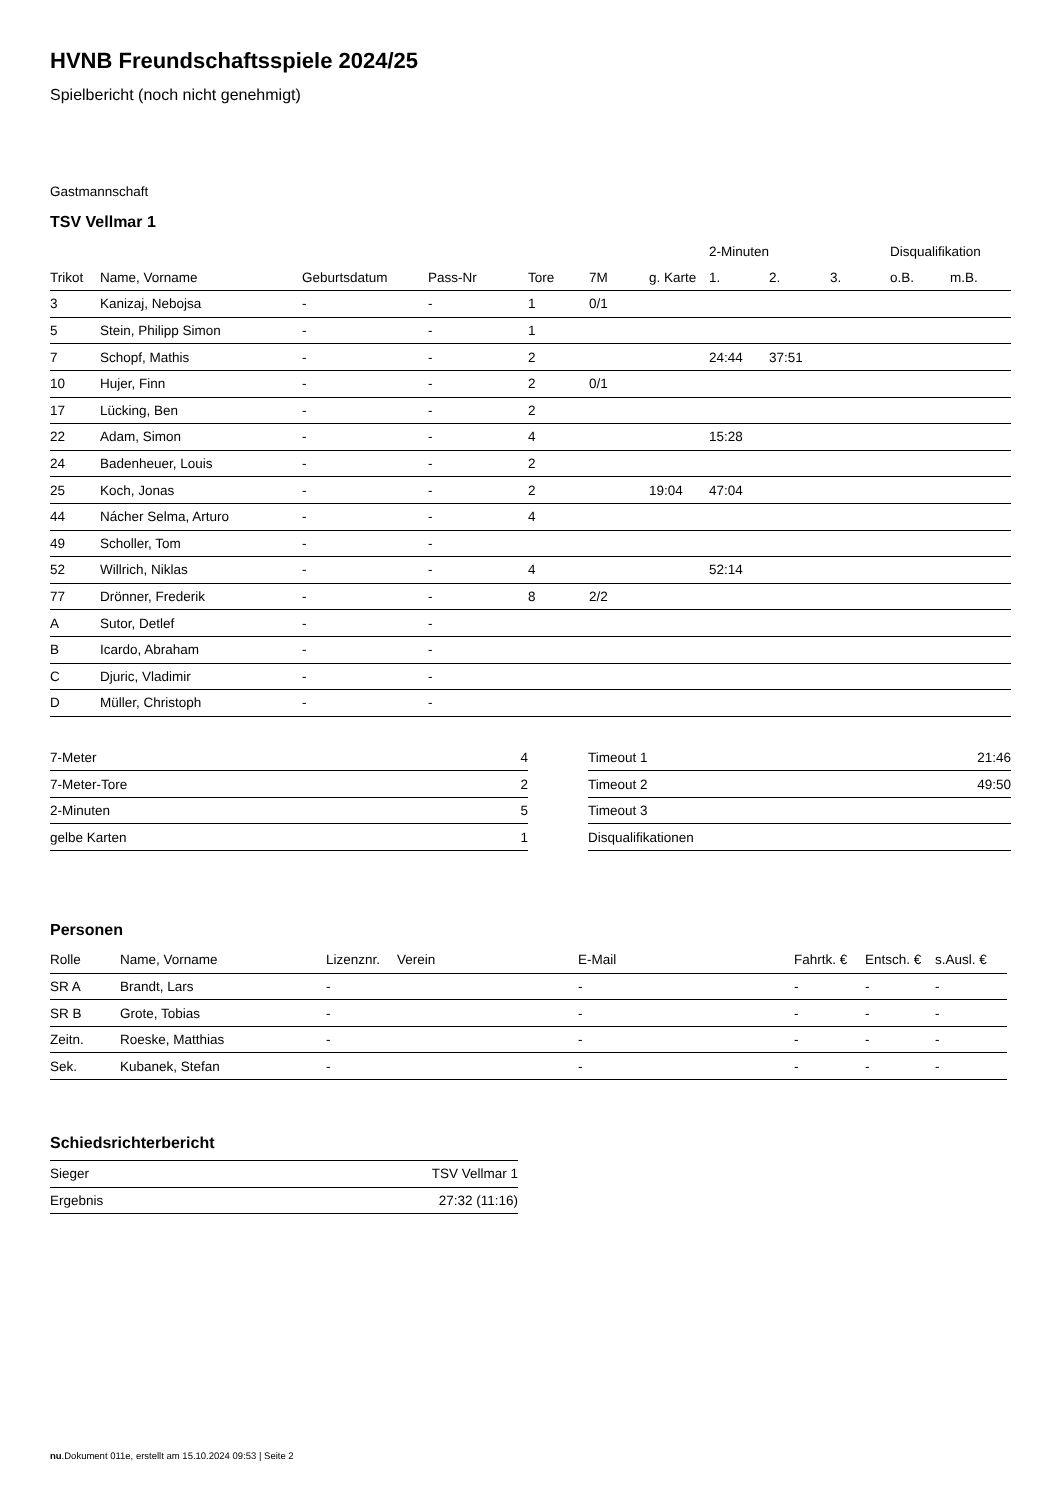HVNB Freundschaftsspiele 2024/25
Spielbericht (noch nicht genehmigt)
Gastmannschaft
TSV Vellmar 1
| | | | | | | | 2-Minuten | | | Disqualifikation | |
| --- | --- | --- | --- | --- | --- | --- | --- | --- | --- | --- | --- |
| Trikot | Name, Vorname | Geburtsdatum | Pass-Nr | Tore | 7M | g. Karte | 1. | 2. | 3. | o.B. | m.B. |
| 3 | Kanizaj, Nebojsa | - | - | 1 | 0/1 | | | | | | |
| 5 | Stein, Philipp Simon | - | - | 1 | | | | | | | |
| 7 | Schopf, Mathis | - | - | 2 | | | 24:44 | 37:51 | | | |
| 10 | Hujer, Finn | - | - | 2 | 0/1 | | | | | | |
| 17 | Lücking, Ben | - | - | 2 | | | | | | | |
| 22 | Adam, Simon | - | - | 4 | | | 15:28 | | | | |
| 24 | Badenheuer, Louis | - | - | 2 | | | | | | | |
| 25 | Koch, Jonas | - | - | 2 | | 19:04 | 47:04 | | | | |
| 44 | Nácher Selma, Arturo | - | - | 4 | | | | | | | |
| 49 | Scholler, Tom | - | - | | | | | | | | |
| 52 | Willrich, Niklas | - | - | 4 | | | 52:14 | | | | |
| 77 | Drönner, Frederik | - | - | 8 | 2/2 | | | | | | |
| A | Sutor, Detlef | - | - | | | | | | | | |
| B | Icardo, Abraham | - | - | | | | | | | | |
| C | Djuric, Vladimir | - | - | | | | | | | | |
| D | Müller, Christoph | - | - | | | | | | | | |
| 7-Meter | 4 |
| 7-Meter-Tore | 2 |
| 2-Minuten | 5 |
| gelbe Karten | 1 |
| Timeout 1 | 21:46 |
| Timeout 2 | 49:50 |
| Timeout 3 | |
| Disqualifikationen | |
Personen
| Rolle | Name, Vorname | Lizenznr. | Verein | E-Mail | Fahrtk. € | Entsch. € | s.Ausl. € |
| --- | --- | --- | --- | --- | --- | --- | --- |
| SR A | Brandt, Lars | - | | - | - | - | - |
| SR B | Grote, Tobias | - | | - | - | - | - |
| Zeitn. | Roeske, Matthias | - | | - | - | - | - |
| Sek. | Kubanek, Stefan | - | | - | - | - | - |
Schiedsrichterbericht
| Sieger | TSV Vellmar 1 |
| Ergebnis | 27:32 (11:16) |
nu.Dokument 011e, erstellt am 15.10.2024 09:53 | Seite 2